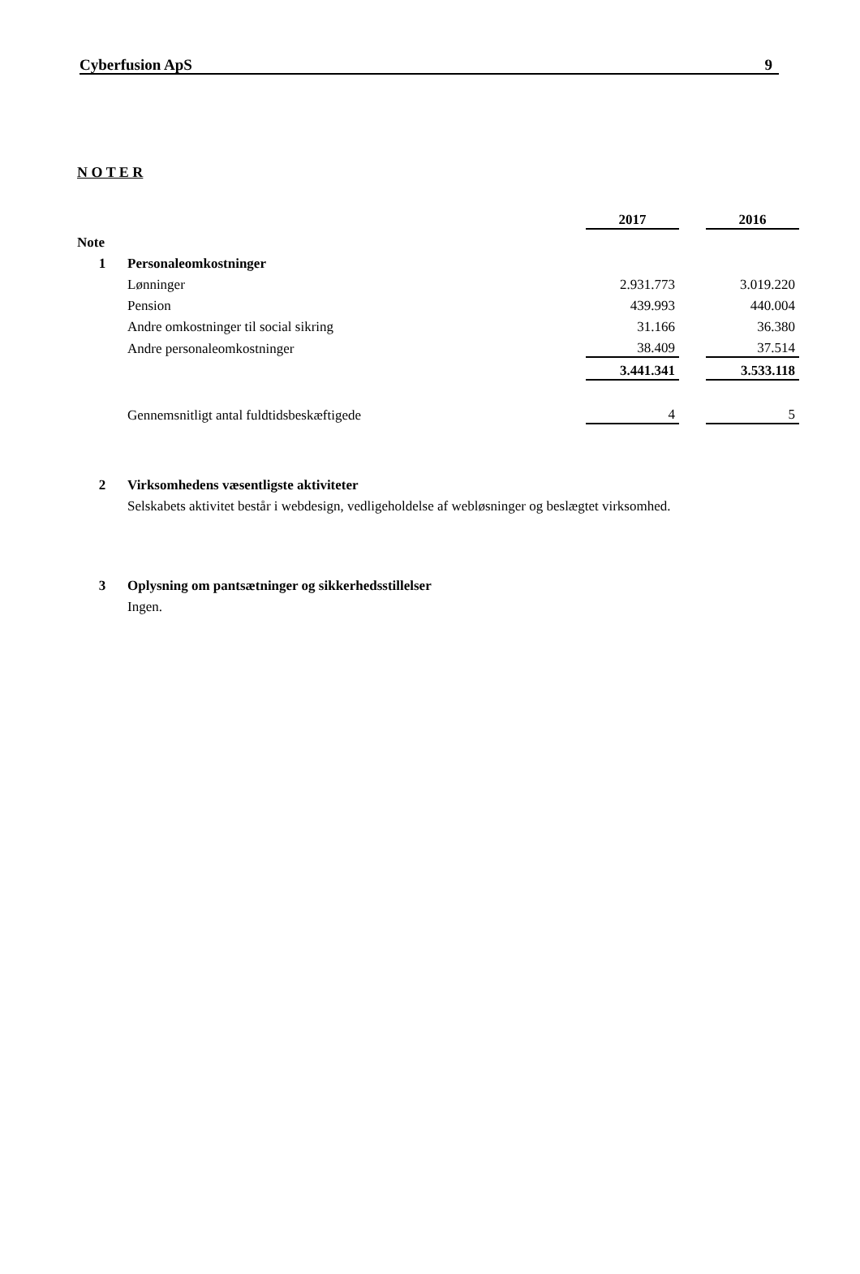Cyberfusion ApS 9
N O T E R
| | | 2017 | | 2016 |
| Note | | | | |
| 1 | Personaleomkostninger | | | |
| | Lønninger | 2.931.773 | | 3.019.220 |
| | Pension | 439.993 | | 440.004 |
| | Andre omkostninger til social sikring | 31.166 | | 36.380 |
| | Andre personaleomkostninger | 38.409 | | 37.514 |
| | | 3.441.341 | | 3.533.118 |
| | Gennemsnitligt antal fuldtidsbeskæftigede | 4 | | 5 |
| 2 | Virksomhedens væsentligste aktiviteter | | | |
| | Selskabets aktivitet består i webdesign, vedligeholdelse af webløsninger og beslægtet virksomhed. | | | |
| 3 | Oplysning om pantsætninger og sikkerhedsstillelser | | | |
| | Ingen. | | | |